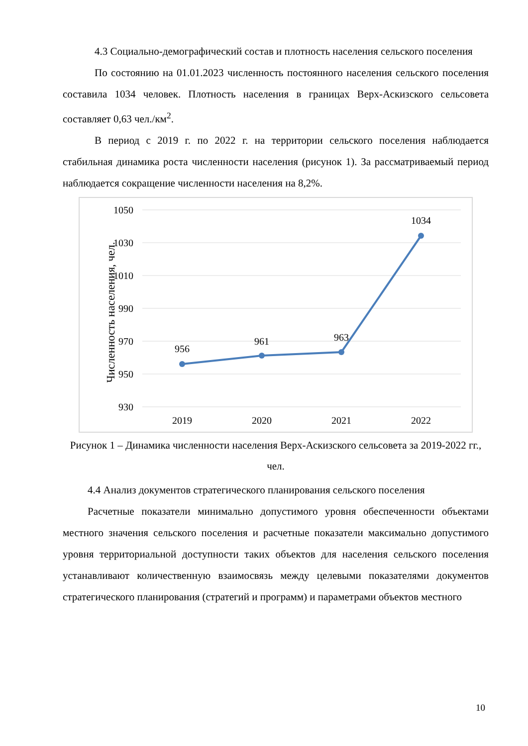4.3 Социально-демографический состав и плотность населения сельского поселения
По состоянию на 01.01.2023 численность постоянного населения сельского поселения составила 1034 человек. Плотность населения в границах Верх-Аскизского сельсовета составляет 0,63 чел./км<sup>2</sup>.
В период с 2019 г. по 2022 г. на территории сельского поселения наблюдается стабильная динамика роста численности населения (рисунок 1). За рассматриваемый период наблюдается сокращение численности населения на 8,2%.
1050
1030
1010
990
970
950
930
Численность населения, чел.
956
961
963
1034
2019
2020
2021
2022
Рисунок 1 – Динамика численности населения Верх-Аскизского сельсовета за 2019-2022 гг., чел.
4.4 Анализ документов стратегического планирования сельского поселения
Расчетные показатели минимально допустимого уровня обеспеченности объектами местного значения сельского поселения и расчетные показатели максимально допустимого уровня территориальной доступности таких объектов для населения сельского поселения устанавливают количественную взаимосвязь между целевыми показателями документов стратегического планирования (стратегий и программ) и параметрами объектов местного
10